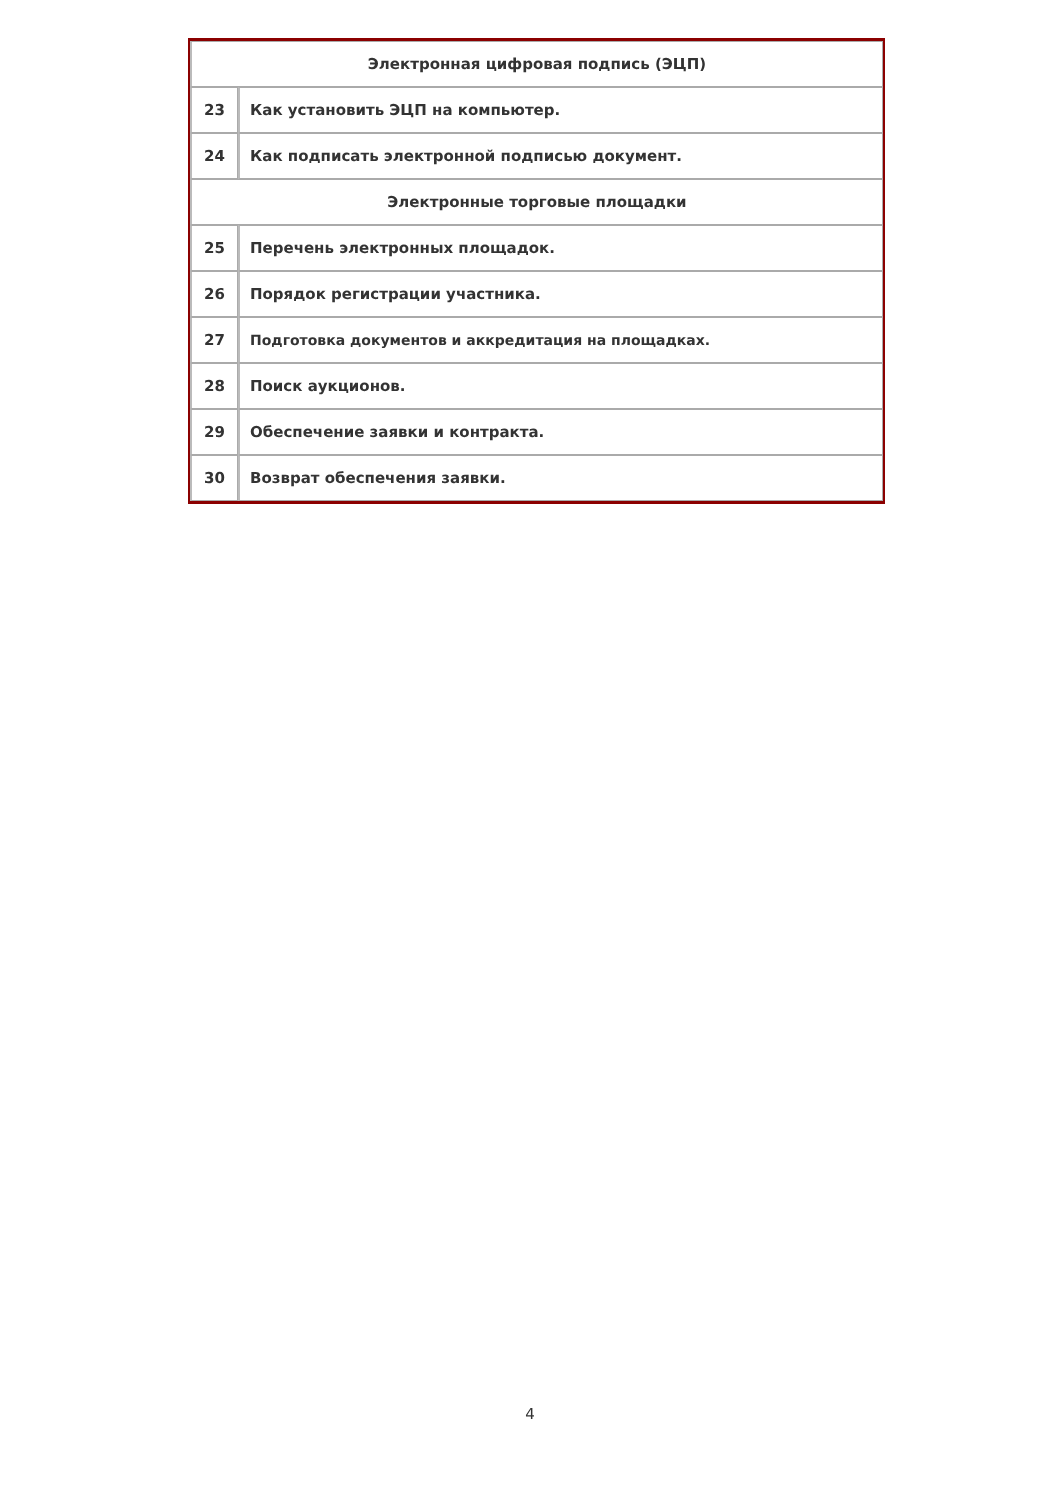| Электронная цифровая подпись (ЭЦП) | |
| 23 | Как установить ЭЦП на компьютер. |
| 24 | Как подписать электронной подписью документ. |
| Электронные торговые площадки | |
| 25 | Перечень электронных площадок. |
| 26 | Порядок регистрации участника. |
| 27 | Подготовка документов и аккредитация на площадках. |
| 28 | Поиск аукционов. |
| 29 | Обеспечение заявки и контракта. |
| 30 | Возврат обеспечения заявки. |
4